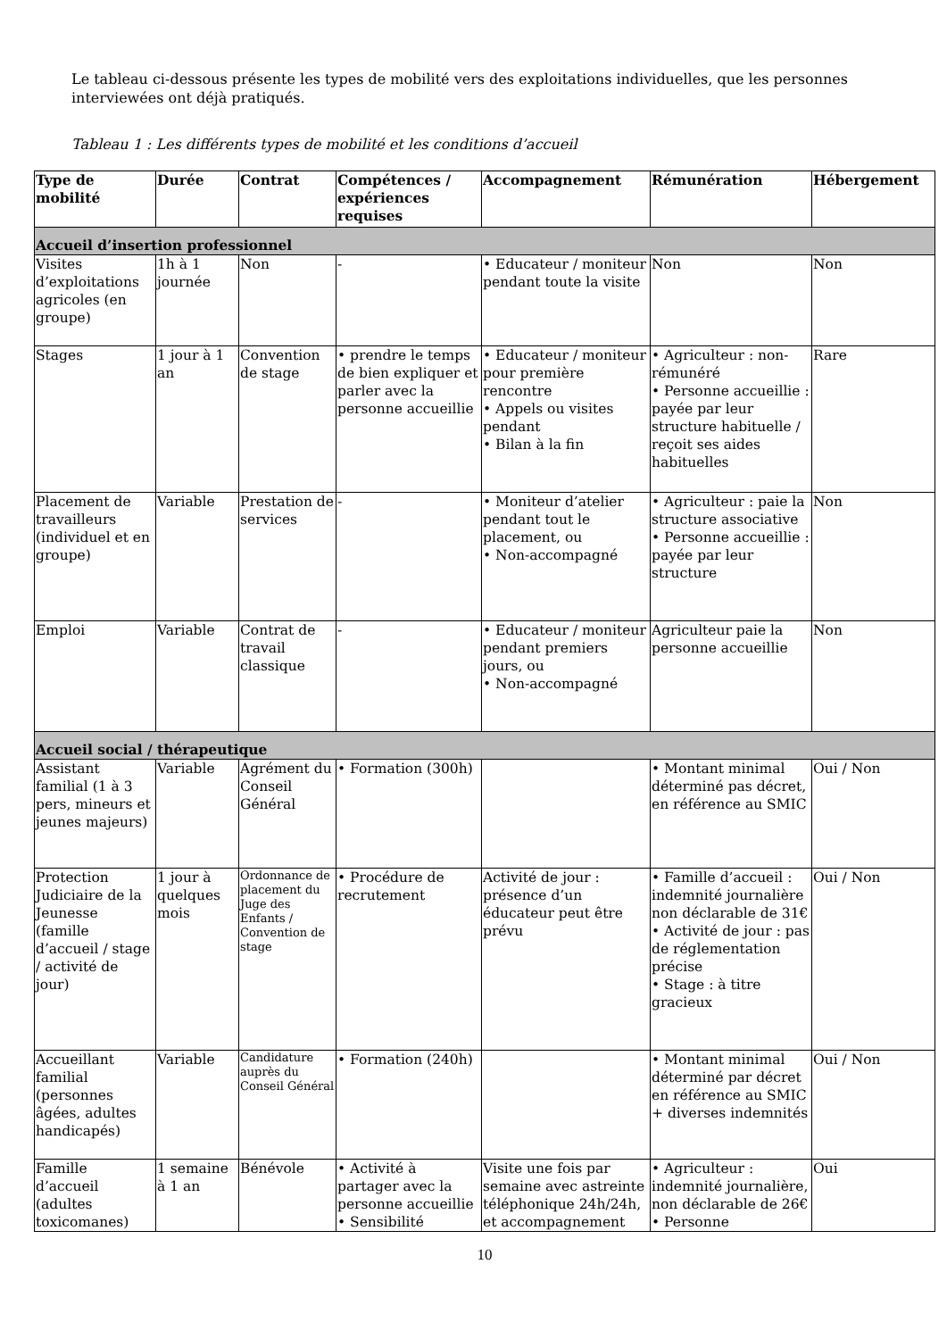Le tableau ci-dessous présente les types de mobilité vers des exploitations individuelles, que les personnes interviewées ont déjà pratiqués.
Tableau 1 : Les différents types de mobilité et les conditions d’accueil
| Type de mobilité | Durée | Contrat | Compétences / expériences requises | Accompagnement | Rémunération | Hébergement |
| --- | --- | --- | --- | --- | --- | --- |
| Accueil d’insertion professionnel | | | | | | |
| Visites d’exploitations agricoles (en groupe) | 1h à 1 journée | Non | - | • Educateur / moniteur pendant toute la visite | Non | Non |
| Stages | 1 jour à 1 an | Convention de stage | • prendre le temps de bien expliquer et parler avec la personne accueillie | • Educateur / moniteur pour première rencontre • Appels ou visites pendant • Bilan à la fin | • Agriculteur : non-rémunéré • Personne accueillie : payée par leur structure habituelle / reçoit ses aides habituelles | Rare |
| Placement de travailleurs (individuel et en groupe) | Variable | Prestation de services | - | • Moniteur d’atelier pendant tout le placement, ou • Non-accompagné | • Agriculteur : paie la structure associative • Personne accueillie : payée par leur structure | Non |
| Emploi | Variable | Contrat de travail classique | - | • Educateur / moniteur pendant premiers jours, ou • Non-accompagné | Agriculteur paie la personne accueillie | Non |
| Accueil social / thérapeutique | | | | | | |
| Assistant familial (1 à 3 pers, mineurs et jeunes majeurs) | Variable | Agrément du Conseil Général | • Formation (300h) | | • Montant minimal déterminé pas décret, en référence au SMIC | Oui / Non |
| Protection Judiciaire de la Jeunesse (famille d’accueil / stage / activité de jour) | 1 jour à quelques mois | Ordonnance de placement du Juge des Enfants / Convention de stage | • Procédure de recrutement | Activité de jour : présence d’un éducateur peut être prévu | • Famille d’accueil : indemnité journalière non déclarable de 31€ • Activité de jour : pas de réglementation précise • Stage : à titre gracieux | Oui / Non |
| Accueillant familial (personnes âgées, adultes handicapés) | Variable | Candidature auprès du Conseil Général | • Formation (240h) | | • Montant minimal déterminé par décret en référence au SMIC + diverses indemnités | Oui / Non |
| Famille d’accueil (adultes toxicomanes) | 1 semaine à 1 an | Bénévole | • Activité à partager avec la personne accueillie • Sensibilité | Visite une fois par semaine avec astreinte téléphonique 24h/24h, et accompagnement | • Agriculteur : indemnité journalière, non déclarable de 26€ • Personne | Oui |
10